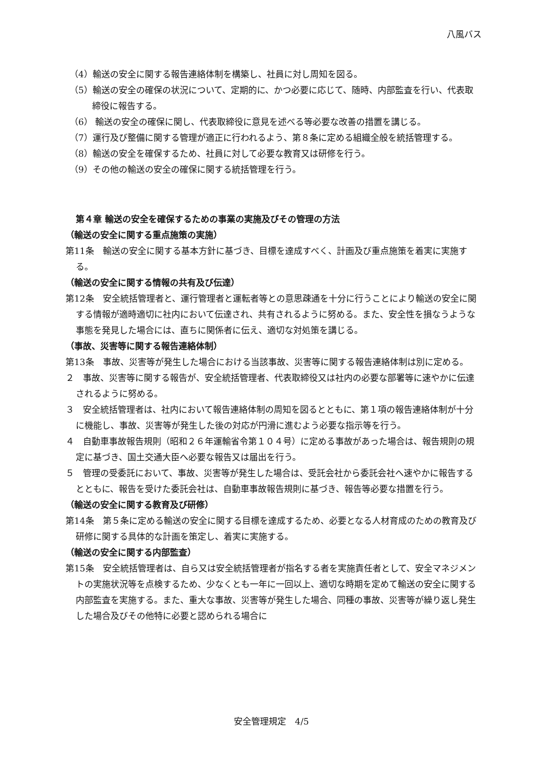八風バス
（4）輸送の安全に関する報告連絡体制を構築し、社員に対し周知を図る。
（5）輸送の安全の確保の状況について、定期的に、かつ必要に応じて、随時、内部監査を行い、代表取締役に報告する。
（6） 輸送の安全の確保に関し、代表取締役に意見を述べる等必要な改善の措置を講じる。
（7）運行及び整備に関する管理が適正に行われるよう、第８条に定める組織全般を統括管理する。
（8）輸送の安全を確保するため、社員に対して必要な教育又は研修を行う。
（9）その他の輸送の安全の確保に関する統括管理を行う。
第４章 輸送の安全を確保するための事業の実施及びその管理の方法
（輸送の安全に関する重点施策の実施）
第11条　輸送の安全に関する基本方針に基づき、目標を達成すべく、計画及び重点施策を着実に実施する。
（輸送の安全に関する情報の共有及び伝達）
第12条　安全統括管理者と、運行管理者と運転者等との意思疎通を十分に行うことにより輸送の安全に関する情報が適時適切に社内において伝達され、共有されるように努める。また、安全性を損なうような事態を発見した場合には、直ちに関係者に伝え、適切な対処策を講じる。
（事故、災害等に関する報告連絡体制）
第13条　事故、災害等が発生した場合における当該事故、災害等に関する報告連絡体制は別に定める。
２　事故、災害等に関する報告が、安全統括管理者、代表取締役又は社内の必要な部署等に速やかに伝達されるように努める。
３　安全統括管理者は、社内において報告連絡体制の周知を図るとともに、第１項の報告連絡体制が十分に機能し、事故、災害等が発生した後の対応が円滑に進むよう必要な指示等を行う。
４　自動車事故報告規則（昭和２６年運輸省令第１０４号）に定める事故があった場合は、報告規則の規定に基づき、国土交通大臣へ必要な報告又は届出を行う。
５　管理の受委託において、事故、災害等が発生した場合は、受託会社から委託会社へ速やかに報告するとともに、報告を受けた委託会社は、自動車事故報告規則に基づき、報告等必要な措置を行う。
（輸送の安全に関する教育及び研修）
第14条　第５条に定める輸送の安全に関する目標を達成するため、必要となる人材育成のための教育及び研修に関する具体的な計画を策定し、着実に実施する。
（輸送の安全に関する内部監査）
第15条　安全統括管理者は、自ら又は安全統括管理者が指名する者を実施責任者として、安全マネジメントの実施状況等を点検するため、少なくとも一年に一回以上、適切な時期を定めて輸送の安全に関する内部監査を実施する。また、重大な事故、災害等が発生した場合、同種の事故、災害等が繰り返し発生した場合及びその他特に必要と認められる場合に
安全管理規定　4/5